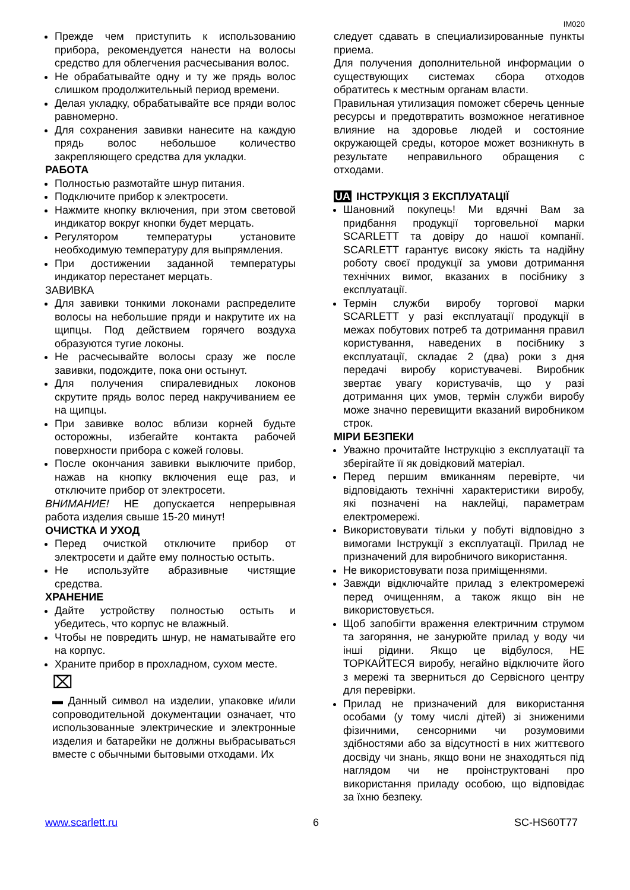IM020
Прежде чем приступить к использованию прибора, рекомендуется нанести на волосы средство для облегчения расчесывания волос.
Не обрабатывайте одну и ту же прядь волос слишком продолжительный период времени.
Делая укладку, обрабатывайте все пряди волос равномерно.
Для сохранения завивки нанесите на каждую прядь волос небольшое количество закрепляющего средства для укладки.
РАБОТА
Полностью размотайте шнур питания.
Подключите прибор к электросети.
Нажмите кнопку включения, при этом световой индикатор вокруг кнопки будет мерцать.
Регулятором температуры установите необходимую температуру для выпрямления.
При достижении заданной температуры индикатор перестанет мерцать.
ЗАВИВКА
Для завивки тонкими локонами распределите волосы на небольшие пряди и накрутите их на щипцы. Под действием горячего воздуха образуются тугие локоны.
Не расчесывайте волосы сразу же после завивки, подождите, пока они остынут.
Для получения спиралевидных локонов скрутите прядь волос перед накручиванием ее на щипцы.
При завивке волос вблизи корней будьте осторожны, избегайте контакта рабочей поверхности прибора с кожей головы.
После окончания завивки выключите прибор, нажав на кнопку включения еще раз, и отключите прибор от электросети.
ВНИМАНИЕ! НЕ допускается непрерывная работа изделия свыше 15-20 минут!
ОЧИСТКА И УХОД
Перед очисткой отключите прибор от электросети и дайте ему полностью остыть.
Не используйте абразивные чистящие средства.
ХРАНЕНИЕ
Дайте устройству полностью остыть и убедитесь, что корпус не влажный.
Чтобы не повредить шнур, не наматывайте его на корпус.
Храните прибор в прохладном, сухом месте.
⌧
▬ Данный символ на изделии, упаковке и/или сопроводительной документации означает, что использованные электрические и электронные изделия и батарейки не должны выбрасываться вместе с обычными бытовыми отходами. Их
следует сдавать в специализированные пункты приема.
Для получения дополнительной информации о существующих системах сбора отходов обратитесь к местным органам власти.
Правильная утилизация поможет сберечь ценные ресурсы и предотвратить возможное негативное влияние на здоровье людей и состояние окружающей среды, которое может возникнуть в результате неправильного обращения с отходами.
UA ІНСТРУКЦІЯ З ЕКСПЛУАТАЦІЇ
Шановний покупець! Ми вдячні Вам за придбання продукції торговельної марки SCARLETT та довіру до нашої компанії. SCARLETT гарантує високу якість та надійну роботу своєї продукції за умови дотримання технічних вимог, вказаних в посібнику з експлуатації.
Термін служби виробу торгової марки SCARLETT у разі експлуатації продукції в межах побутових потреб та дотримання правил користування, наведених в посібнику з експлуатації, складає 2 (два) роки з дня передачі виробу користувачеві. Виробник звертає увагу користувачів, що у разі дотримання цих умов, термін служби виробу може значно перевищити вказаний виробником строк.
МІРИ БЕЗПЕКИ
Уважно прочитайте Інструкцію з експлуатації та зберігайте її як довідковий матеріал.
Перед першим вмиканням перевірте, чи відповідають технічні характеристики виробу, які позначені на наклейці, параметрам електромережі.
Використовувати тільки у побуті відповідно з вимогами Інструкції з експлуатації. Прилад не призначений для виробничого використання.
Не використовувати поза приміщеннями.
Завжди відключайте прилад з електромережі перед очищенням, а також якщо він не використовується.
Щоб запобігти враження електричним струмом та загоряння, не занурюйте прилад у воду чи інші рідини. Якщо це відбулося, НЕ ТОРКАЙТЕСЯ виробу, негайно відключите його з мережі та зверниться до Сервісного центру для перевірки.
Прилад не призначений для використання особами (у тому числі дітей) зі зниженими фізичними, сенсорними чи розумовими здібностями або за відсутності в них життєвого досвіду чи знань, якщо вони не знаходяться під наглядом чи не проінструктовані про використання приладу особою, що відповідає за їхню безпеку.
www.scarlett.ru 6 SC-HS60T77